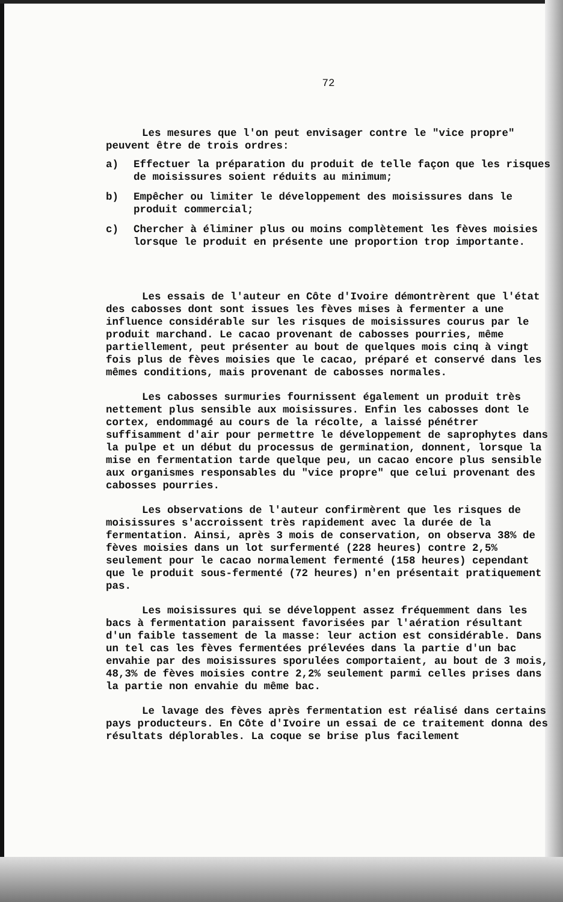72
Les mesures que l'on peut envisager contre le "vice propre" peuvent être de trois ordres:
a) Effectuer la préparation du produit de telle façon que les risques de moisissures soient réduits au minimum;
b) Empêcher ou limiter le développement des moisissures dans le produit commercial;
c) Chercher à éliminer plus ou moins complètement les fèves moisies lorsque le produit en présente une proportion trop importante.
Les essais de l'auteur en Côte d'Ivoire démontrèrent que l'état des cabosses dont sont issues les fèves mises à fermenter a une influence considérable sur les risques de moisissures courus par le produit marchand. Le cacao provenant de cabosses pourries, même partiellement, peut présenter au bout de quelques mois cinq à vingt fois plus de fèves moisies que le cacao, préparé et conservé dans les mêmes conditions, mais provenant de cabosses normales.
Les cabosses surmuries fournissent également un produit très nettement plus sensible aux moisissures. Enfin les cabosses dont le cortex, endommagé au cours de la récolte, a laissé pénétrer suffisamment d'air pour permettre le développement de saprophytes dans la pulpe et un début du processus de germination, donnent, lorsque la mise en fermentation tarde quelque peu, un cacao encore plus sensible aux organismes responsables du "vice propre" que celui provenant des cabosses pourries.
Les observations de l'auteur confirmèrent que les risques de moisissures s'accroissent très rapidement avec la durée de la fermentation. Ainsi, après 3 mois de conservation, on observa 38% de fèves moisies dans un lot surfermenté (228 heures) contre 2,5% seulement pour le cacao normalement fermenté (158 heures) cependant que le produit sous-fermenté (72 heures) n'en présentait pratiquement pas.
Les moisissures qui se développent assez fréquemment dans les bacs à fermentation paraissent favorisées par l'aération résultant d'un faible tassement de la masse: leur action est considérable. Dans un tel cas les fèves fermentées prélevées dans la partie d'un bac envahie par des moisissures sporulées comportaient, au bout de 3 mois, 48,3% de fèves moisies contre 2,2% seulement parmi celles prises dans la partie non envahie du même bac.
Le lavage des fèves après fermentation est réalisé dans certains pays producteurs. En Côte d'Ivoire un essai de ce traitement donna des résultats déplorables. La coque se brise plus facilement